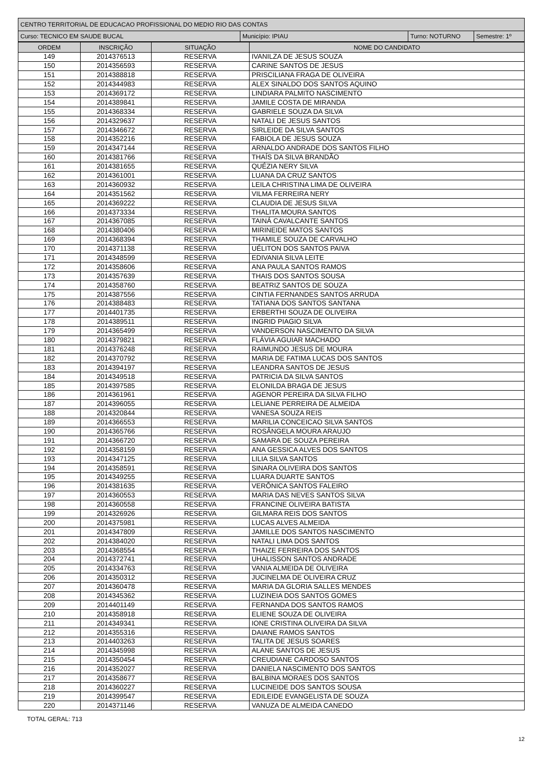| CENTRO TERRITORIAL DE EDUCACAO PROFISSIONAL DO MEDIO RIO DAS CONTAS | | | |
| Curso: TECNICO EM SAUDE BUCAL | Município: IPIAU | Turno: NOTURNO | Semestre: 1º |
| ORDEM | INSCRIÇÃO | SITUAÇÃO | NOME DO CANDIDATO |
| --- | --- | --- | --- |
| 149 | 2014376513 | RESERVA | IVANILZA DE JESUS SOUZA |
| 150 | 2014356593 | RESERVA | CARINE SANTOS DE JESUS |
| 151 | 2014388818 | RESERVA | PRISCILIANA FRAGA DE OLIVEIRA |
| 152 | 2014344983 | RESERVA | ALEX SINALDO DOS SANTOS AQUINO |
| 153 | 2014369172 | RESERVA | LINDIARA PALMITO NASCIMENTO |
| 154 | 2014389841 | RESERVA | JAMILE COSTA DE MIRANDA |
| 155 | 2014368334 | RESERVA | GABRIELE SOUZA DA SILVA |
| 156 | 2014329637 | RESERVA | NATALI DE JESUS SANTOS |
| 157 | 2014346672 | RESERVA | SIRLEIDE DA SILVA SANTOS |
| 158 | 2014352216 | RESERVA | FABIOLA DE JESUS SOUZA |
| 159 | 2014347144 | RESERVA | ARNALDO ANDRADE DOS SANTOS FILHO |
| 160 | 2014381766 | RESERVA | THAÍS DA SILVA BRANDÃO |
| 161 | 2014381655 | RESERVA | QUÉZIA NERY SILVA |
| 162 | 2014361001 | RESERVA | LUANA DA CRUZ SANTOS |
| 163 | 2014360932 | RESERVA | LEILA CHRISTINA LIMA DE OLIVEIRA |
| 164 | 2014351562 | RESERVA | VILMA FERREIRA NERY |
| 165 | 2014369222 | RESERVA | CLAUDIA DE JESUS SILVA |
| 166 | 2014373334 | RESERVA | THALITA MOURA SANTOS |
| 167 | 2014367085 | RESERVA | TAINÁ CAVALCANTE SANTOS |
| 168 | 2014380406 | RESERVA | MIRINEIDE MATOS SANTOS |
| 169 | 2014368394 | RESERVA | THAMILE SOUZA DE CARVALHO |
| 170 | 2014371138 | RESERVA | UÉLITON DOS SANTOS PAIVA |
| 171 | 2014348599 | RESERVA | EDIVANIA SILVA LEITE |
| 172 | 2014358606 | RESERVA | ANA PAULA SANTOS RAMOS |
| 173 | 2014357639 | RESERVA | THAIS DOS SANTOS SOUSA |
| 174 | 2014358760 | RESERVA | BEATRIZ SANTOS DE SOUZA |
| 175 | 2014387556 | RESERVA | CINTIA FERNANDES SANTOS ARRUDA |
| 176 | 2014388483 | RESERVA | TATIANA DOS SANTOS SANTANA |
| 177 | 2014401735 | RESERVA | ERBERTHI SOUZA DE OLIVEIRA |
| 178 | 2014389511 | RESERVA | INGRID PIAGIO SILVA |
| 179 | 2014365499 | RESERVA | VANDERSON NASCIMENTO DA SILVA |
| 180 | 2014379821 | RESERVA | FLÁVIA AGUIAR MACHADO |
| 181 | 2014376248 | RESERVA | RAIMUNDO JESUS DE MOURA |
| 182 | 2014370792 | RESERVA | MARIA DE FATIMA LUCAS DOS SANTOS |
| 183 | 2014394197 | RESERVA | LEANDRA SANTOS DE JESUS |
| 184 | 2014349518 | RESERVA | PATRICIA DA SILVA SANTOS |
| 185 | 2014397585 | RESERVA | ELONILDA BRAGA DE JESUS |
| 186 | 2014361961 | RESERVA | AGENOR PEREIRA DA SILVA FILHO |
| 187 | 2014396055 | RESERVA | LELIANE PERREIRA DE ALMEIDA |
| 188 | 2014320844 | RESERVA | VANESA SOUZA REIS |
| 189 | 2014366553 | RESERVA | MARILIA CONCEICAO SILVA SANTOS |
| 190 | 2014365766 | RESERVA | ROSÂNGELA MOURA ARAUJO |
| 191 | 2014366720 | RESERVA | SAMARA DE SOUZA PEREIRA |
| 192 | 2014358159 | RESERVA | ANA GESSICA ALVES DOS SANTOS |
| 193 | 2014347125 | RESERVA | LILIA SILVA SANTOS |
| 194 | 2014358591 | RESERVA | SINARA OLIVEIRA DOS SANTOS |
| 195 | 2014349255 | RESERVA | LUARA DUARTE SANTOS |
| 196 | 2014381635 | RESERVA | VERÔNICA SANTOS FALEIRO |
| 197 | 2014360553 | RESERVA | MARIA DAS NEVES SANTOS SILVA |
| 198 | 2014360558 | RESERVA | FRANCINE OLIVEIRA BATISTA |
| 199 | 2014326926 | RESERVA | GILMARA REIS DOS SANTOS |
| 200 | 2014375981 | RESERVA | LUCAS ALVES ALMEIDA |
| 201 | 2014347809 | RESERVA | JAMILLE DOS SANTOS NASCIMENTO |
| 202 | 2014384020 | RESERVA | NATALI LIMA DOS SANTOS |
| 203 | 2014368554 | RESERVA | THAIZE FERREIRA DOS SANTOS |
| 204 | 2014372741 | RESERVA | UHALISSON SANTOS ANDRADE |
| 205 | 2014334763 | RESERVA | VANIA ALMEIDA DE OLIVEIRA |
| 206 | 2014350312 | RESERVA | JUCINELMA DE OLIVEIRA CRUZ |
| 207 | 2014360478 | RESERVA | MARIA DA GLORIA SALLES MENDES |
| 208 | 2014345362 | RESERVA | LUZINEIA DOS SANTOS GOMES |
| 209 | 2014401149 | RESERVA | FERNANDA DOS SANTOS RAMOS |
| 210 | 2014358918 | RESERVA | ELIENE SOUZA DE OLIVEIRA |
| 211 | 2014349341 | RESERVA | IONE CRISTINA OLIVEIRA DA SILVA |
| 212 | 2014355316 | RESERVA | DAIANE RAMOS SANTOS |
| 213 | 2014403263 | RESERVA | TALITA DE JESUS SOARES |
| 214 | 2014345998 | RESERVA | ALANE SANTOS DE JESUS |
| 215 | 2014350454 | RESERVA | CREUDIANE CARDOSO SANTOS |
| 216 | 2014352027 | RESERVA | DANIELA NASCIMENTO DOS SANTOS |
| 217 | 2014358677 | RESERVA | BALBINA MORAES DOS SANTOS |
| 218 | 2014360227 | RESERVA | LUCINEIDE DOS SANTOS SOUSA |
| 219 | 2014399547 | RESERVA | EDILEIDE EVANGELISTA DE SOUZA |
| 220 | 2014371146 | RESERVA | VANUZA DE ALMEIDA CANEDO |
TOTAL GERAL: 713
12